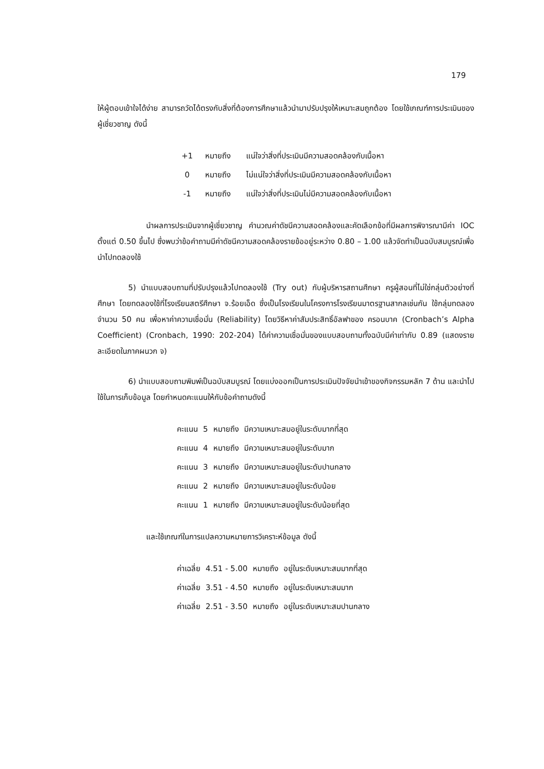179
ให้ผู้ตอบเข้าใจได้ง่าย สามารถวัดได้ตรงกับสิ่งที่ต้องการศึกษาแล้วนำมาปรับปรุงให้เหมาะสมถูกต้อง โดยใช้เกณฑ์การประเมินของผู้เชี่ยวชาญ ดังนี้
| +1 | หมายถึง | แน่ใจว่าสิ่งที่ประเมินมีความสอดคล้องกับเนื้อหา |
| 0 | หมายถึง | ไม่แน่ใจว่าสิ่งที่ประเมินมีความสอดคล้องกับเนื้อหา |
| -1 | หมายถึง | แน่ใจว่าสิ่งที่ประเมินไม่มีความสอดคล้องกับเนื้อหา |
นำผลการประเมินจากผู้เชี่ยวชาญ คำนวณค่าดัชนีความสอดคล้องและคัดเลือกข้อที่มีผลการพิจารณามีค่า IOC ตั้งแต่ 0.50 ขึ้นไป ซึ่งพบว่าข้อคำถามมีค่าดัชนีความสอดคล้องรายข้ออยู่ระหว่าง 0.80 – 1.00 แล้วจัดทำเป็นฉบับสมบูรณ์เพื่อนำไปทดลองใช้
5) นำแบบสอบถามที่ปรับปรุงแล้วไปทดลองใช้ (Try out) กับผู้บริหารสถานศึกษา ครูผู้สอนที่ไม่ใช่กลุ่มตัวอย่างที่ศึกษา โดยทดลองใช้ที่โรงเรียนสตรีศึกษา จ.ร้อยเอ็ด ซึ่งเป็นโรงเรียนในโครงการโรงเรียนมาตรฐานสากลเช่นกัน ใช้กลุ่มทดลองจำนวน 50 คน เพื่อหาค่าความเชื่อมั่น (Reliability) โดยวิธีหาค่าสัมประสิทธิ์อัลฟาของ ครอนบาค (Cronbach’s Alpha Coefficient) (Cronbach, 1990: 202-204) ได้ค่าความเชื่อมั่นของแบบสอบถามทั้งฉบับมีค่าเท่ากับ 0.89 (แสดงรายละเอียดในภาคผนวก จ)
6) นำแบบสอบถามพิมพ์เป็นฉบับสมบูรณ์ โดยแบ่งออกเป็นการประเมินปัจจัยนำเข้าของกิจกรรมหลัก 7 ด้าน และนำไปใช้ในการเก็บข้อมูล โดยกำหนดคะแนนให้กับข้อคำถามดังนี้
| คะแนน | 5 | หมายถึง | มีความเหมาะสมอยู่ในระดับมากที่สุด |
| คะแนน | 4 | หมายถึง | มีความเหมาะสมอยู่ในระดับมาก |
| คะแนน | 3 | หมายถึง | มีความเหมาะสมอยู่ในระดับปานกลาง |
| คะแนน | 2 | หมายถึง | มีความเหมาะสมอยู่ในระดับน้อย |
| คะแนน | 1 | หมายถึง | มีความเหมาะสมอยู่ในระดับน้อยที่สุด |
และใช้เกณฑ์ในการแปลความหมายการวิเคราะห์ข้อมูล ดังนี้
| ค่าเฉลี่ย | 4.51 - 5.00 | หมายถึง | อยู่ในระดับเหมาะสมมากที่สุด |
| ค่าเฉลี่ย | 3.51 - 4.50 | หมายถึง | อยู่ในระดับเหมาะสมมาก |
| ค่าเฉลี่ย | 2.51 - 3.50 | หมายถึง | อยู่ในระดับเหมาะสมปานกลาง |